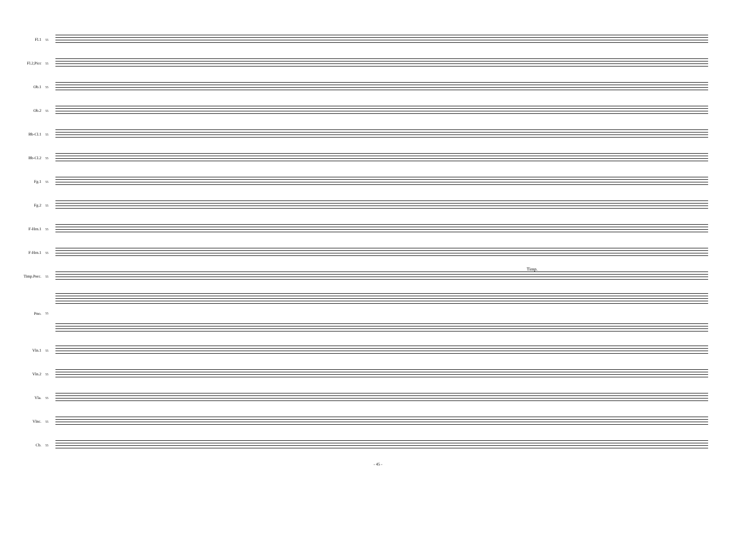Fl.1
55
Fl.2,Picc
55
Ob.1
55
Ob.2
55
Bb-Cl.1
55
Bb-Cl.2
55
Fg.1
55
Fg.2
55
F-Hrn.1
55
F-Hrn.1
55
Timp.Perc.
55
Timp.
Pno.
55
Vln.1
55
Vln.2
55
Vla.
55
Vlnc.
55
Cb.
55
- 45 -